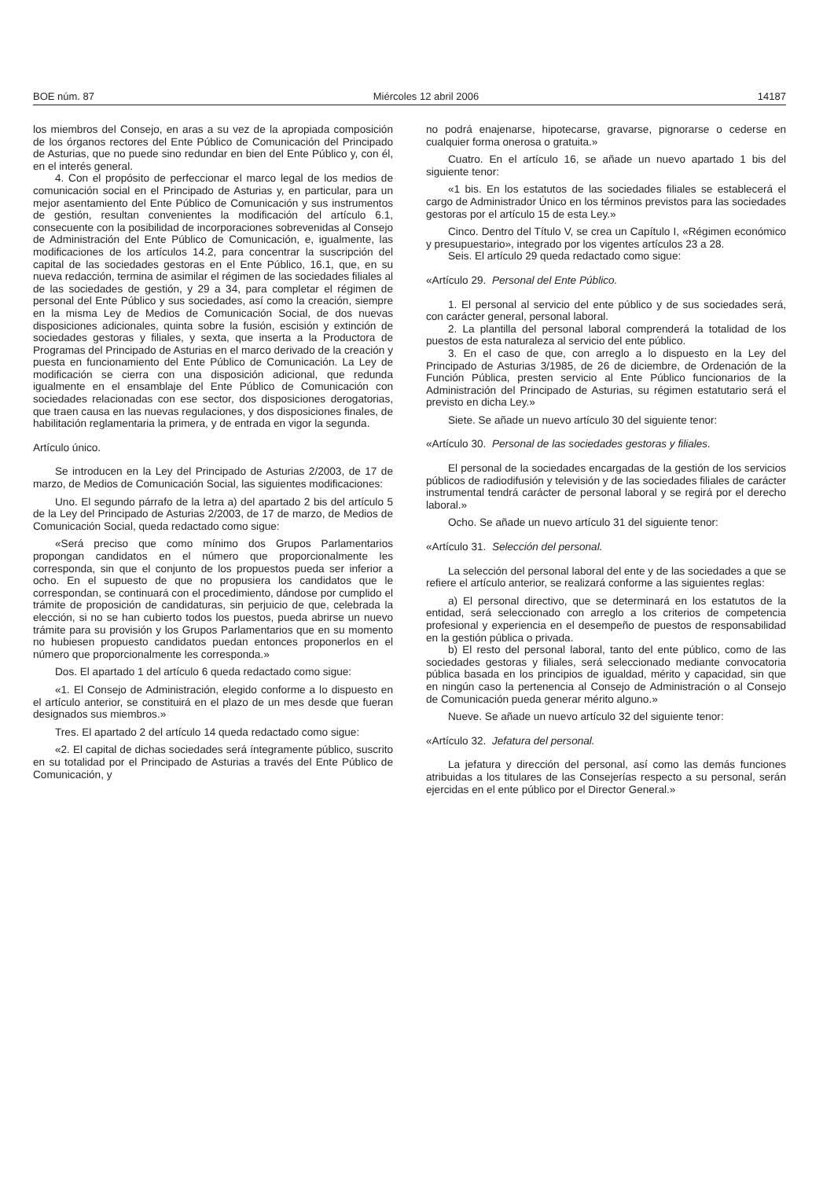BOE núm. 87 Miércoles 12 abril 2006 14187
los miembros del Consejo, en aras a su vez de la apropiada composición de los órganos rectores del Ente Público de Comunicación del Principado de Asturias, que no puede sino redundar en bien del Ente Público y, con él, en el interés general.
4. Con el propósito de perfeccionar el marco legal de los medios de comunicación social en el Principado de Asturias y, en particular, para un mejor asentamiento del Ente Público de Comunicación y sus instrumentos de gestión, resultan convenientes la modificación del artículo 6.1, consecuente con la posibilidad de incorporaciones sobrevenidas al Consejo de Administración del Ente Público de Comunicación, e, igualmente, las modificaciones de los artículos 14.2, para concentrar la suscripción del capital de las sociedades gestoras en el Ente Público, 16.1, que, en su nueva redacción, termina de asimilar el régimen de las sociedades filiales al de las sociedades de gestión, y 29 a 34, para completar el régimen de personal del Ente Público y sus sociedades, así como la creación, siempre en la misma Ley de Medios de Comunicación Social, de dos nuevas disposiciones adicionales, quinta sobre la fusión, escisión y extinción de sociedades gestoras y filiales, y sexta, que inserta a la Productora de Programas del Principado de Asturias en el marco derivado de la creación y puesta en funcionamiento del Ente Público de Comunicación. La Ley de modificación se cierra con una disposición adicional, que redunda igualmente en el ensamblaje del Ente Público de Comunicación con sociedades relacionadas con ese sector, dos disposiciones derogatorias, que traen causa en las nuevas regulaciones, y dos disposiciones finales, de habilitación reglamentaria la primera, y de entrada en vigor la segunda.
Artículo único.
Se introducen en la Ley del Principado de Asturias 2/2003, de 17 de marzo, de Medios de Comunicación Social, las siguientes modificaciones:
Uno. El segundo párrafo de la letra a) del apartado 2 bis del artículo 5 de la Ley del Principado de Asturias 2/2003, de 17 de marzo, de Medios de Comunicación Social, queda redactado como sigue:
«Será preciso que como mínimo dos Grupos Parlamentarios propongan candidatos en el número que proporcionalmente les corresponda, sin que el conjunto de los propuestos pueda ser inferior a ocho. En el supuesto de que no propusiera los candidatos que le correspondan, se continuará con el procedimiento, dándose por cumplido el trámite de proposición de candidaturas, sin perjuicio de que, celebrada la elección, si no se han cubierto todos los puestos, pueda abrirse un nuevo trámite para su provisión y los Grupos Parlamentarios que en su momento no hubiesen propuesto candidatos puedan entonces proponerlos en el número que proporcionalmente les corresponda.»
Dos. El apartado 1 del artículo 6 queda redactado como sigue:
«1. El Consejo de Administración, elegido conforme a lo dispuesto en el artículo anterior, se constituirá en el plazo de un mes desde que fueran designados sus miembros.»
Tres. El apartado 2 del artículo 14 queda redactado como sigue:
«2. El capital de dichas sociedades será íntegramente público, suscrito en su totalidad por el Principado de Asturias a través del Ente Público de Comunicación, y
no podrá enajenarse, hipotecarse, gravarse, pignorarse o cederse en cualquier forma onerosa o gratuita.»
Cuatro. En el artículo 16, se añade un nuevo apartado 1 bis del siguiente tenor:
«1 bis. En los estatutos de las sociedades filiales se establecerá el cargo de Administrador Único en los términos previstos para las sociedades gestoras por el artículo 15 de esta Ley.»
Cinco. Dentro del Título V, se crea un Capítulo I, «Régimen económico y presupuestario», integrado por los vigentes artículos 23 a 28.
Seis. El artículo 29 queda redactado como sigue:
«Artículo 29. Personal del Ente Público.
1. El personal al servicio del ente público y de sus sociedades será, con carácter general, personal laboral.
2. La plantilla del personal laboral comprenderá la totalidad de los puestos de esta naturaleza al servicio del ente público.
3. En el caso de que, con arreglo a lo dispuesto en la Ley del Principado de Asturias 3/1985, de 26 de diciembre, de Ordenación de la Función Pública, presten servicio al Ente Público funcionarios de la Administración del Principado de Asturias, su régimen estatutario será el previsto en dicha Ley.»
Siete. Se añade un nuevo artículo 30 del siguiente tenor:
«Artículo 30. Personal de las sociedades gestoras y filiales.
El personal de la sociedades encargadas de la gestión de los servicios públicos de radiodifusión y televisión y de las sociedades filiales de carácter instrumental tendrá carácter de personal laboral y se regirá por el derecho laboral.»
Ocho. Se añade un nuevo artículo 31 del siguiente tenor:
«Artículo 31. Selección del personal.
La selección del personal laboral del ente y de las sociedades a que se refiere el artículo anterior, se realizará conforme a las siguientes reglas:
a) El personal directivo, que se determinará en los estatutos de la entidad, será seleccionado con arreglo a los criterios de competencia profesional y experiencia en el desempeño de puestos de responsabilidad en la gestión pública o privada.
b) El resto del personal laboral, tanto del ente público, como de las sociedades gestoras y filiales, será seleccionado mediante convocatoria pública basada en los principios de igualdad, mérito y capacidad, sin que en ningún caso la pertenencia al Consejo de Administración o al Consejo de Comunicación pueda generar mérito alguno.»
Nueve. Se añade un nuevo artículo 32 del siguiente tenor:
«Artículo 32. Jefatura del personal.
La jefatura y dirección del personal, así como las demás funciones atribuidas a los titulares de las Consejerías respecto a su personal, serán ejercidas en el ente público por el Director General.»